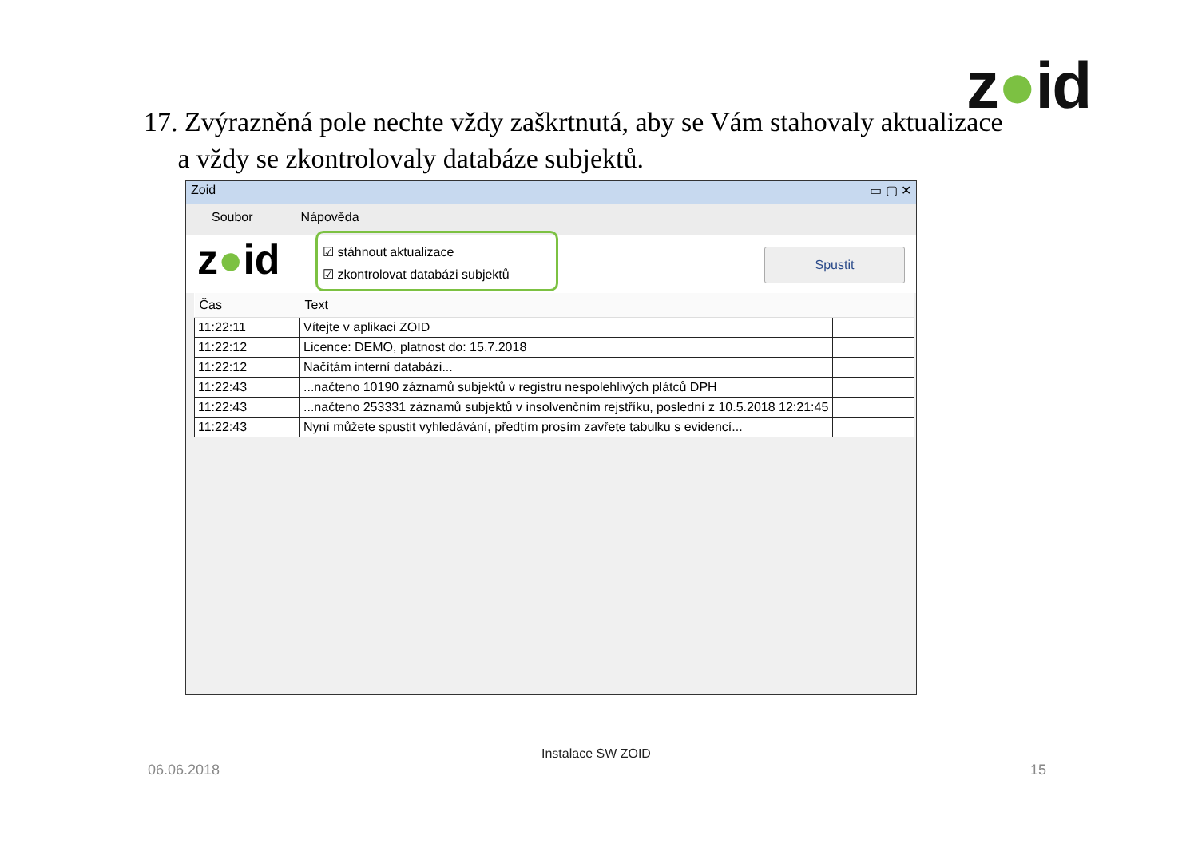z●id
17. Zvýrazněná pole nechte vždy zaškrtnutá, aby se Vám stahovaly aktualizace
a vždy se zkontrolovaly databáze subjektů.
Zoid ▭ ▢ ✕
Soubor Nápověda
z●id
☑ stáhnout aktualizace
☑ zkontrolovat databázi subjektů
Spustit
| Čas | Text | |
| --- | --- | --- |
| 11:22:11 | Vítejte v aplikaci ZOID | |
| 11:22:12 | Licence: DEMO, platnost do: 15.7.2018 | |
| 11:22:12 | Načítám interní databázi... | |
| 11:22:43 | ...načteno 10190 záznamů subjektů v registru nespolehlivých plátců DPH | |
| 11:22:43 | ...načteno 253331 záznamů subjektů v insolvenčním rejstříku, poslední z 10.5.2018 12:21:45 | |
| 11:22:43 | Nyní můžete spustit vyhledávání, předtím prosím zavřete tabulku s evidencí... | |
Instalace SW ZOID
06.06.2018 15